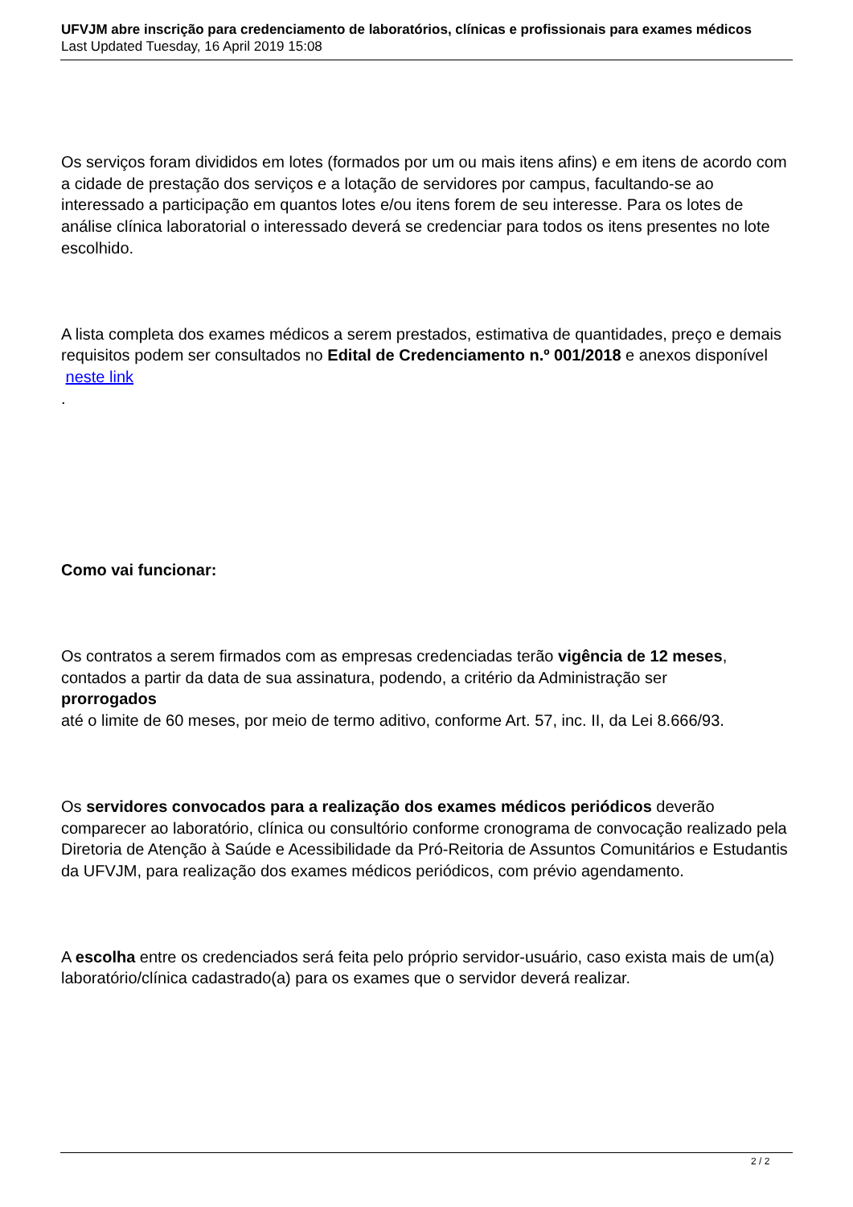UFVJM abre inscrição para credenciamento de laboratórios, clínicas e profissionais para exames médicos
Last Updated Tuesday, 16 April 2019 15:08
Os serviços foram divididos em lotes (formados por um ou mais itens afins) e em itens de acordo com a cidade de prestação dos serviços e a lotação de servidores por campus, facultando-se ao interessado a participação em quantos lotes e/ou itens forem de seu interesse. Para os lotes de análise clínica laboratorial o interessado deverá se credenciar para todos os itens presentes no lote escolhido.
A lista completa dos exames médicos a serem prestados, estimativa de quantidades, preço e demais requisitos podem ser consultados no Edital de Credenciamento n.º 001/2018 e anexos disponível
neste link
.
Como vai funcionar:
Os contratos a serem firmados com as empresas credenciadas terão vigência de 12 meses, contados a partir da data de sua assinatura, podendo, a critério da Administração ser
prorrogados
até o limite de 60 meses, por meio de termo aditivo, conforme Art. 57, inc. II, da Lei 8.666/93.
Os servidores convocados para a realização dos exames médicos periódicos deverão comparecer ao laboratório, clínica ou consultório conforme cronograma de convocação realizado pela Diretoria de Atenção à Saúde e Acessibilidade da Pró-Reitoria de Assuntos Comunitários e Estudantis da UFVJM, para realização dos exames médicos periódicos, com prévio agendamento.
A escolha entre os credenciados será feita pelo próprio servidor-usuário, caso exista mais de um(a) laboratório/clínica cadastrado(a) para os exames que o servidor deverá realizar.
2 / 2